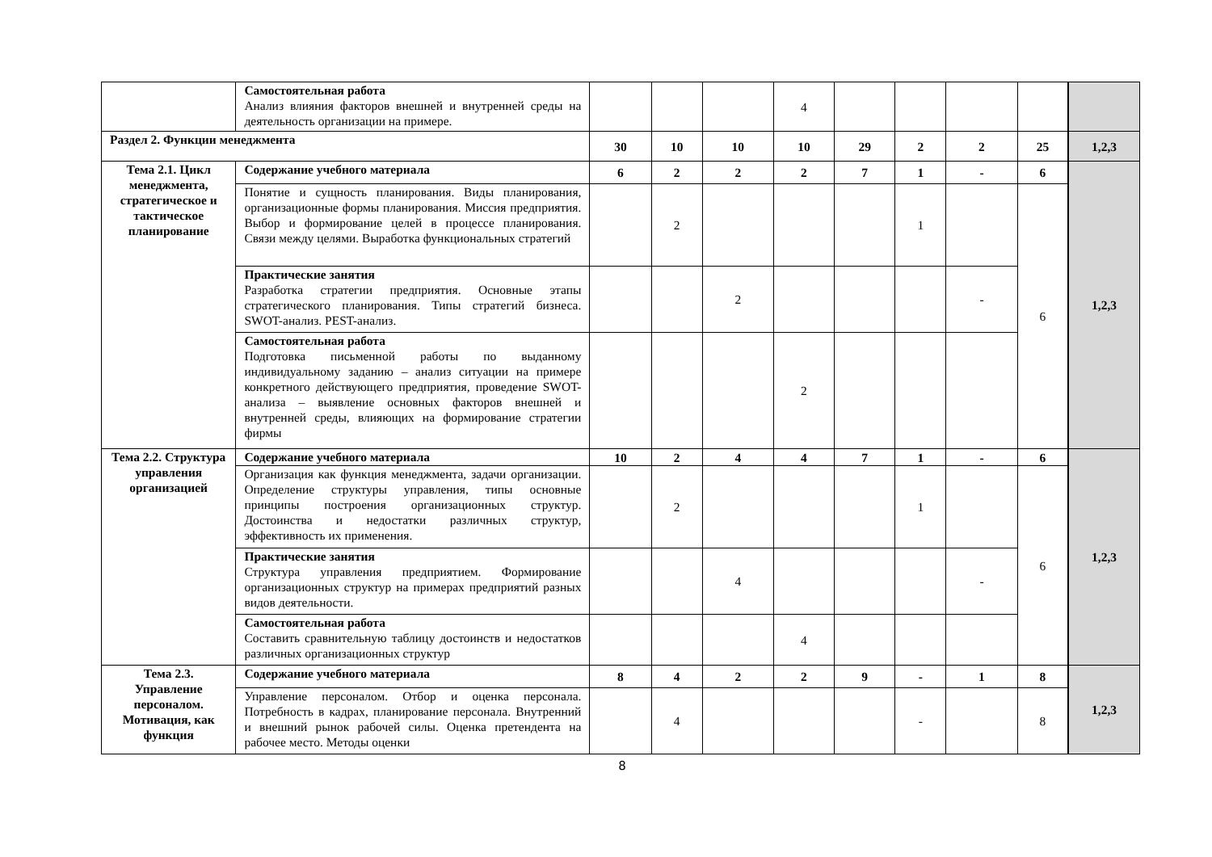| | Самостоятельная работа Анализ влияния факторов внешней и внутренней среды на деятельность организации на примере. | | | | 4 | | | | | |
| Раздел 2. Функции менеджмента | | 30 | 10 | 10 | 10 | 29 | 2 | 2 | 25 | 1,2,3 |
| Тема 2.1. Цикл менеджмента, стратегическое и тактическое планирование | Содержание учебного материала | 6 | 2 | 2 | 2 | 7 | 1 | - | 6 | 1,2,3 |
| | Понятие и сущность планирования. Виды планирования, организационные формы планирования. Миссия предприятия. Выбор и формирование целей в процессе планирования. Связи между целями. Выработка функциональных стратегий | | 2 | | | | 1 | | 6 | |
| | Практические занятия Разработка стратегии предприятия. Основные этапы стратегического планирования. Типы стратегий бизнеса. SWOT-анализ. PEST-анализ. | | | 2 | | | | - | | |
| | Самостоятельная работа Подготовка письменной работы по выданному индивидуальному заданию – анализ ситуации на примере конкретного действующего предприятия, проведение SWOT-анализа – выявление основных факторов внешней и внутренней среды, влияющих на формирование стратегии фирмы | | | | 2 | | | | | |
| Тема 2.2. Структура управления организацией | Содержание учебного материала | 10 | 2 | 4 | 4 | 7 | 1 | - | 6 | 1,2,3 |
| | Организация как функция менеджмента, задачи организации. Определение структуры управления, типы основные принципы построения организационных структур. Достоинства и недостатки различных структур, эффективность их применения. | | 2 | | | | 1 | | 6 | |
| | Практические занятия Структура управления предприятием. Формирование организационных структур на примерах предприятий разных видов деятельности. | | | 4 | | | | - | | |
| | Самостоятельная работа Составить сравнительную таблицу достоинств и недостатков различных организационных структур | | | | 4 | | | | | |
| Тема 2.3. Управление персоналом. Мотивация, как функция | Содержание учебного материала | 8 | 4 | 2 | 2 | 9 | - | 1 | 8 | 1,2,3 |
| | Управление персоналом. Отбор и оценка персонала. Потребность в кадрах, планирование персонала. Внутренний и внешний рынок рабочей силы. Оценка претендента на рабочее место. Методы оценки | | 4 | | | | - | | 8 | |
8